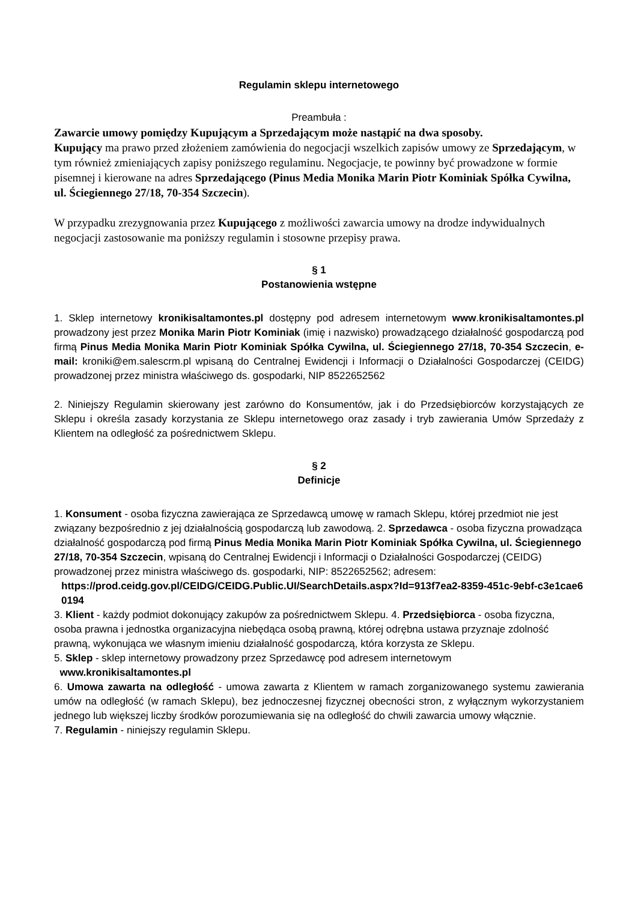Regulamin sklepu internetowego
Preambuła :
Zawarcie umowy pomiędzy Kupującym a Sprzedającym może nastąpić na dwa sposoby.
Kupujący ma prawo przed złożeniem zamówienia do negocjacji wszelkich zapisów umowy ze Sprzedającym, w tym również zmieniających zapisy poniższego regulaminu. Negocjacje, te powinny być prowadzone w formie pisemnej i kierowane na adres Sprzedającego (Pinus Media Monika Marin Piotr Kominiak Spółka Cywilna, ul. Ściegiennego 27/18, 70-354 Szczecin).
W przypadku zrezygnowania przez Kupującego z możliwości zawarcia umowy na drodze indywidualnych negocjacji zastosowanie ma poniższy regulamin i stosowne przepisy prawa.
§ 1
Postanowienia wstępne
1. Sklep internetowy kronikisaltamontes.pl dostępny pod adresem internetowym www.kronikisaltamontes.pl prowadzony jest przez Monika Marin Piotr Kominiak (imię i nazwisko) prowadzącego działalność gospodarczą pod firmą Pinus Media Monika Marin Piotr Kominiak Spółka Cywilna, ul. Ściegiennego 27/18, 70-354 Szczecin, e-mail: kroniki@em.salescrm.pl wpisaną do Centralnej Ewidencji i Informacji o Działalności Gospodarczej (CEIDG) prowadzonej przez ministra właściwego ds. gospodarki, NIP 8522652562
2. Niniejszy Regulamin skierowany jest zarówno do Konsumentów, jak i do Przedsiębiorców korzystających ze Sklepu i określa zasady korzystania ze Sklepu internetowego oraz zasady i tryb zawierania Umów Sprzedaży z Klientem na odległość za pośrednictwem Sklepu.
§ 2
Definicje
1. Konsument - osoba fizyczna zawierająca ze Sprzedawcą umowę w ramach Sklepu, której przedmiot nie jest związany bezpośrednio z jej działalnością gospodarczą lub zawodową. 2. Sprzedawca - osoba fizyczna prowadząca działalność gospodarczą pod firmą Pinus Media Monika Marin Piotr Kominiak Spółka Cywilna, ul. Ściegiennego 27/18, 70-354 Szczecin, wpisaną do Centralnej Ewidencji i Informacji o Działalności Gospodarczej (CEIDG) prowadzonej przez ministra właściwego ds. gospodarki, NIP: 8522652562; adresem:
https://prod.ceidg.gov.pl/CEIDG/CEIDG.Public.UI/SearchDetails.aspx?Id=913f7ea2-8359-451c-9ebf-c3e1cae60194
3. Klient - każdy podmiot dokonujący zakupów za pośrednictwem Sklepu. 4. Przedsiębiorca - osoba fizyczna, osoba prawna i jednostka organizacyjna niebędąca osobą prawną, której odrębna ustawa przyznaje zdolność prawną, wykonująca we własnym imieniu działalność gospodarczą, która korzysta ze Sklepu.
5. Sklep - sklep internetowy prowadzony przez Sprzedawcę pod adresem internetowym
www.kronikisaltamontes.pl
6. Umowa zawarta na odległość - umowa zawarta z Klientem w ramach zorganizowanego systemu zawierania umów na odległość (w ramach Sklepu), bez jednoczesnej fizycznej obecności stron, z wyłącznym wykorzystaniem jednego lub większej liczby środków porozumiewania się na odległość do chwili zawarcia umowy włącznie.
7. Regulamin - niniejszy regulamin Sklepu.